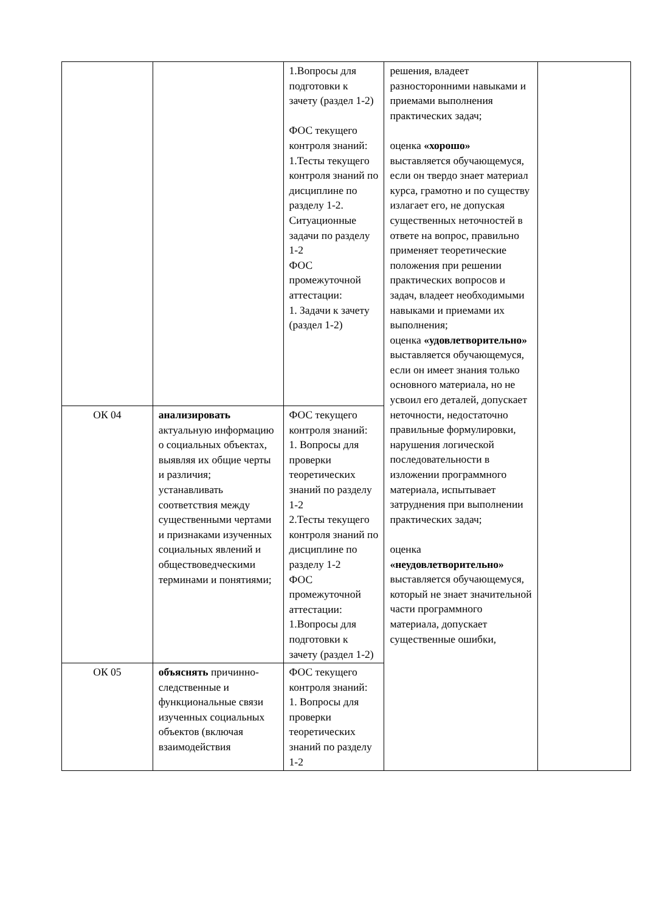| | | 1.Вопросы для подготовки к зачету (раздел 1-2) ФОС текущего контроля знаний: 1.Тесты текущего контроля знаний по дисциплине по разделу 1-2. Ситуационные задачи по разделу 1-2 ФОС промежуточной аттестации: 1. Задачи к зачету (раздел 1-2) | решения, владеет разносторонними навыками и приемами выполнения практических задач; оценка «хорошо» выставляется обучающемуся, если он твердо знает материал курса, грамотно и по существу излагает его, не допуская существенных неточностей в ответе на вопрос, правильно применяет теоретические положения при решении практических вопросов и задач, владеет необходимыми навыками и приемами их выполнения; оценка «удовлетворительно» выставляется обучающемуся, если он имеет знания только основного материала, но не усвоил его деталей, допускает неточности, недостаточно правильные формулировки, нарушения логической последовательности в изложении программного материала, испытывает затруднения при выполнении практических задач; оценка «неудовлетворительно» выставляется обучающемуся, который не знает значительной части программного материала, допускает существенные ошибки, | |
| ОК 04 | анализировать актуальную информацию о социальных объектах, выявляя их общие черты и различия; устанавливать соответствия между существенными чертами и признаками изученных социальных явлений и обществоведческими терминами и понятиями; | ФОС текущего контроля знаний: 1. Вопросы для проверки теоретических знаний по разделу 1-2 2.Тесты текущего контроля знаний по дисциплине по разделу 1-2 ФОС промежуточной аттестации: 1.Вопросы для подготовки к зачету (раздел 1-2) | | |
| ОК 05 | объяснять причинно-следственные и функциональные связи изученных социальных объектов (включая взаимодействия | ФОС текущего контроля знаний: 1. Вопросы для проверки теоретических знаний по разделу 1-2 | | |